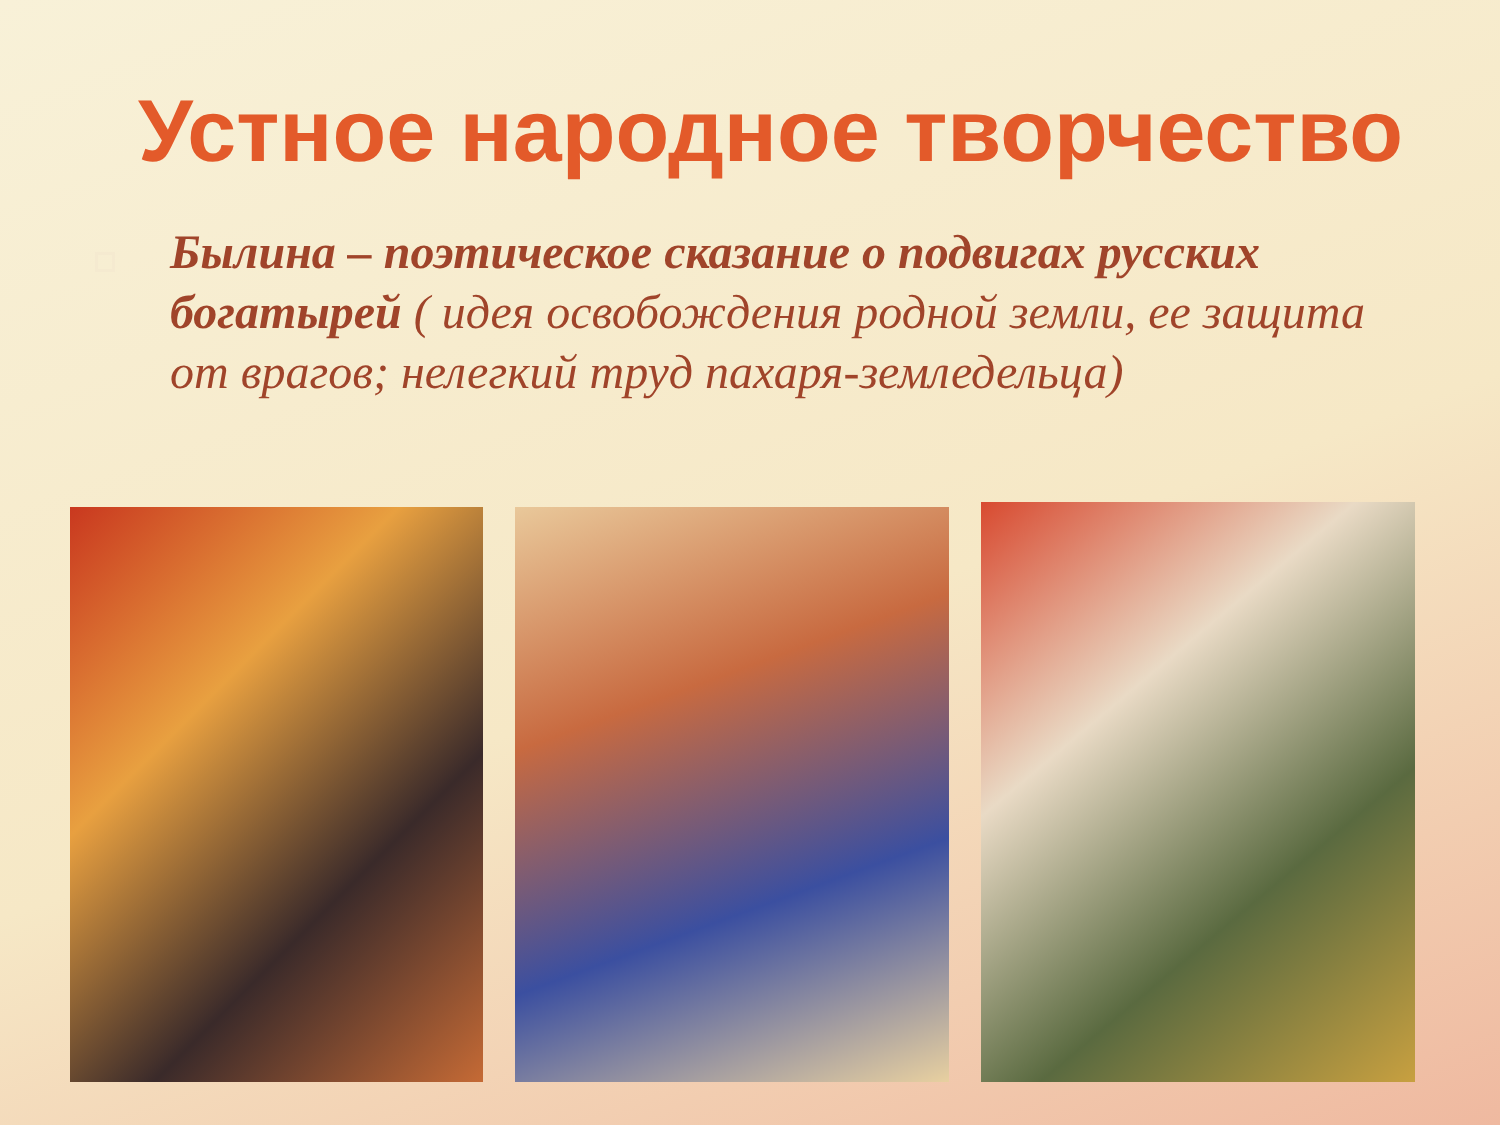Устное народное творчество
Былина – поэтическое сказание о подвигах русских богатырей ( идея освобождения родной земли, ее защита от врагов; нелегкий труд пахаря-земледельца)